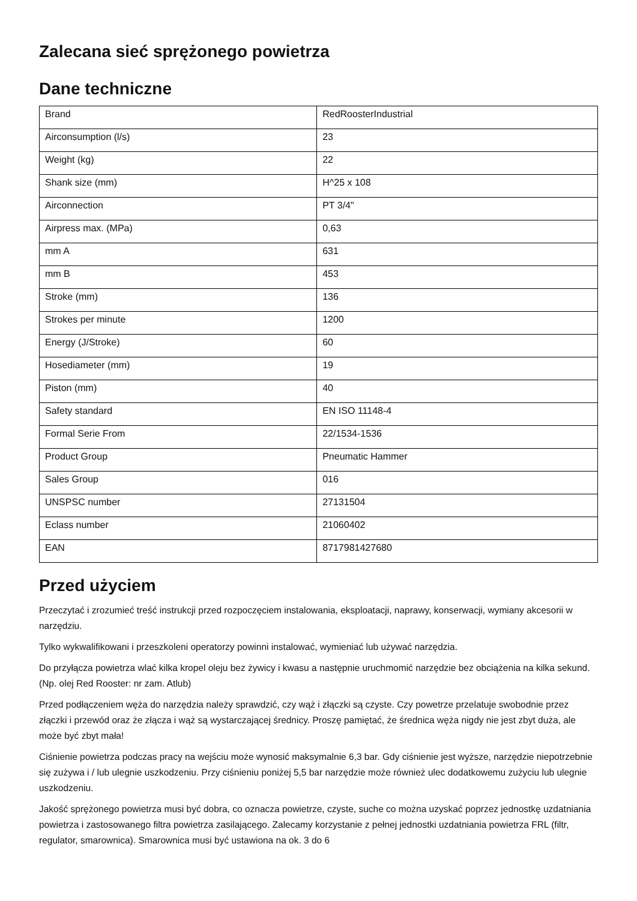Zalecana sieć sprężonego powietrza
Dane techniczne
| Brand | RedRoosterIndustrial |
| Airconsumption (l/s) | 23 |
| Weight (kg) | 22 |
| Shank size (mm) | H^25 x 108 |
| Airconnection | PT 3/4" |
| Airpress max. (MPa) | 0,63 |
| mm A | 631 |
| mm B | 453 |
| Stroke (mm) | 136 |
| Strokes per minute | 1200 |
| Energy (J/Stroke) | 60 |
| Hosediameter (mm) | 19 |
| Piston (mm) | 40 |
| Safety standard | EN ISO 11148-4 |
| Formal Serie From | 22/1534-1536 |
| Product Group | Pneumatic Hammer |
| Sales Group | 016 |
| UNSPSC number | 27131504 |
| Eclass number | 21060402 |
| EAN | 8717981427680 |
Przed użyciem
Przeczytać i zrozumieć treść instrukcji przed rozpoczęciem instalowania, eksploatacji, naprawy, konserwacji, wymiany akcesorii w narzędziu.
Tylko wykwalifikowani i przeszkoleni operatorzy powinni instalować, wymieniać lub używać narzędzia.
Do przyłącza powietrza wlać kilka kropel oleju bez żywicy i kwasu a następnie uruchmomić narzędzie bez obciążenia na kilka sekund. (Np. olej Red Rooster: nr zam. Atlub)
Przed podłączeniem węża do narzędzia należy sprawdzić, czy wąż i złączki są czyste. Czy powetrze przelatuje swobodnie przez złączki i przewód oraz że złącza i wąż są wystarczającej średnicy. Proszę pamiętać, że średnica węża nigdy nie jest zbyt duża, ale może być zbyt mała!
Ciśnienie powietrza podczas pracy na wejściu może wynosić maksymalnie 6,3 bar. Gdy ciśnienie jest wyższe, narzędzie niepotrzebnie się zużywa i / lub ulegnie uszkodzeniu. Przy ciśnieniu poniżej 5,5 bar narzędzie może również ulec dodatkowemu zużyciu lub ulegnie uszkodzeniu.
Jakość sprężonego powietrza musi być dobra, co oznacza powietrze, czyste, suche co można uzyskać poprzez jednostkę uzdatniania powietrza i zastosowanego filtra powietrza zasilającego. Zalecamy korzystanie z pełnej jednostki uzdatniania powietrza FRL (filtr, regulator, smarownica). Smarownica musi być ustawiona na ok. 3 do 6